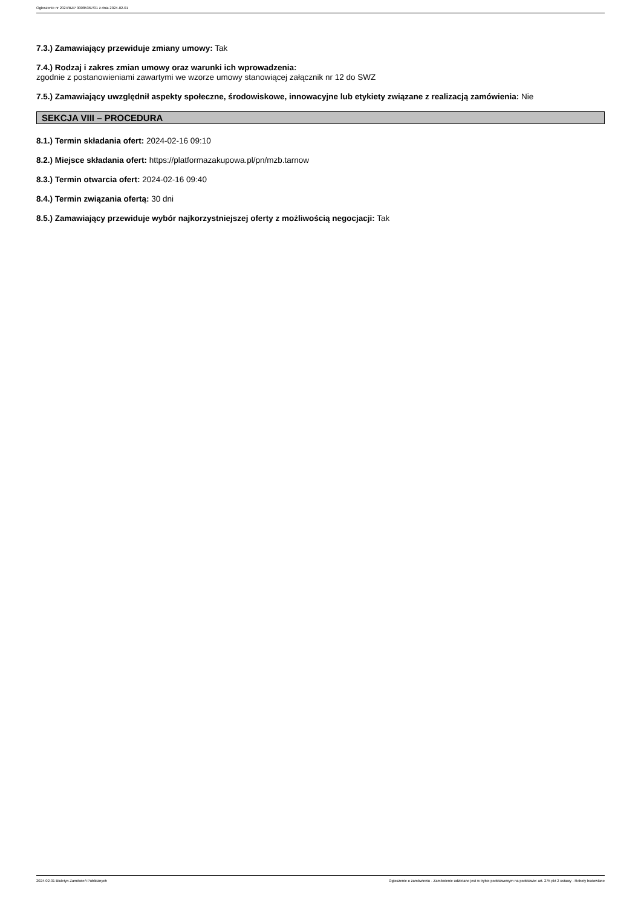Ogłoszenie nr 2024/BZP 00085367/01 z dnia 2024-02-01
7.3.) Zamawiający przewiduje zmiany umowy: Tak
7.4.) Rodzaj i zakres zmian umowy oraz warunki ich wprowadzenia:
zgodnie z postanowieniami zawartymi we wzorze umowy stanowiącej załącznik nr 12 do SWZ
7.5.) Zamawiający uwzględnił aspekty społeczne, środowiskowe, innowacyjne lub etykiety związane z realizacją zamówienia: Nie
SEKCJA VIII – PROCEDURA
8.1.) Termin składania ofert: 2024-02-16 09:10
8.2.) Miejsce składania ofert: https://platformazakupowa.pl/pn/mzb.tarnow
8.3.) Termin otwarcia ofert: 2024-02-16 09:40
8.4.) Termin związania ofertą: 30 dni
8.5.) Zamawiający przewiduje wybór najkorzystniejszej oferty z możliwością negocjacji: Tak
2024-02-01 Biuletyn Zamówień Publicznych Ogłoszenie o zamówieniu - Zamówienie udzielane jest w trybie podstawowym na podstawie: art. 275 pkt 2 ustawy - Roboty budowlane